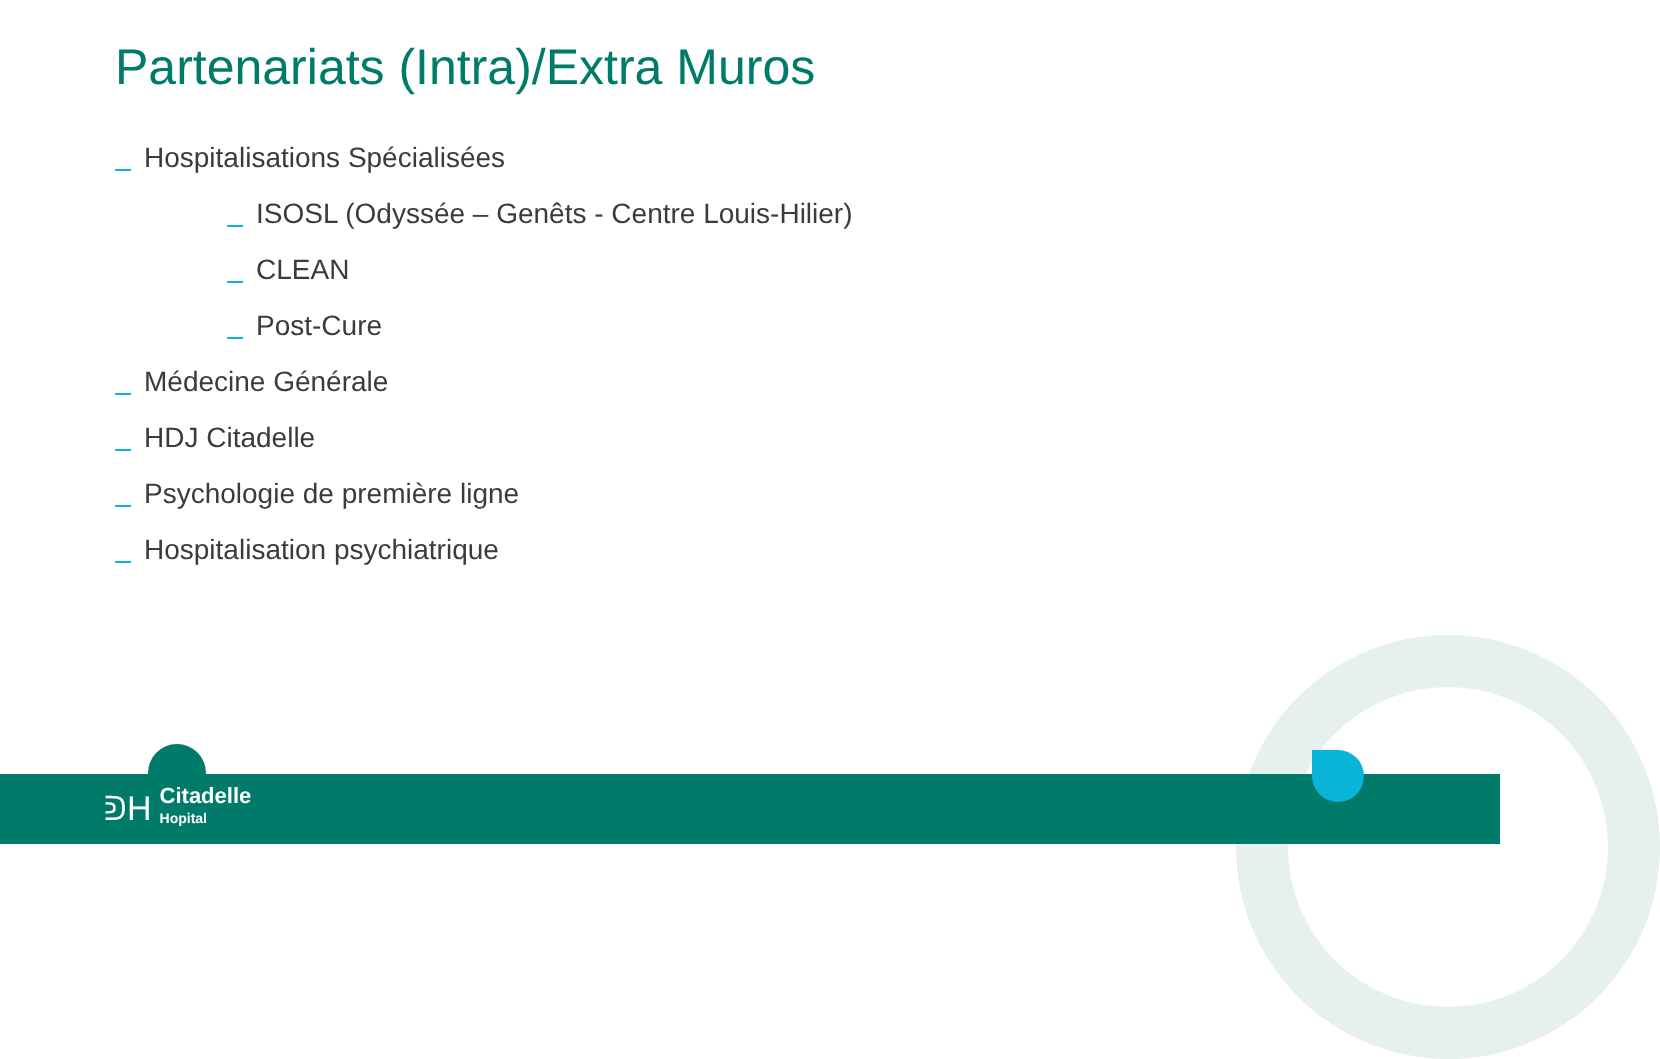Partenariats (Intra)/Extra Muros
Hospitalisations Spécialisées
ISOSL (Odyssée – Genêts - Centre Louis-Hilier)
CLEAN
Post-Cure
Médecine Générale
HDJ Citadelle
Psychologie de première ligne
Hospitalisation psychiatrique
ᕲH
Citadelle
Hopital